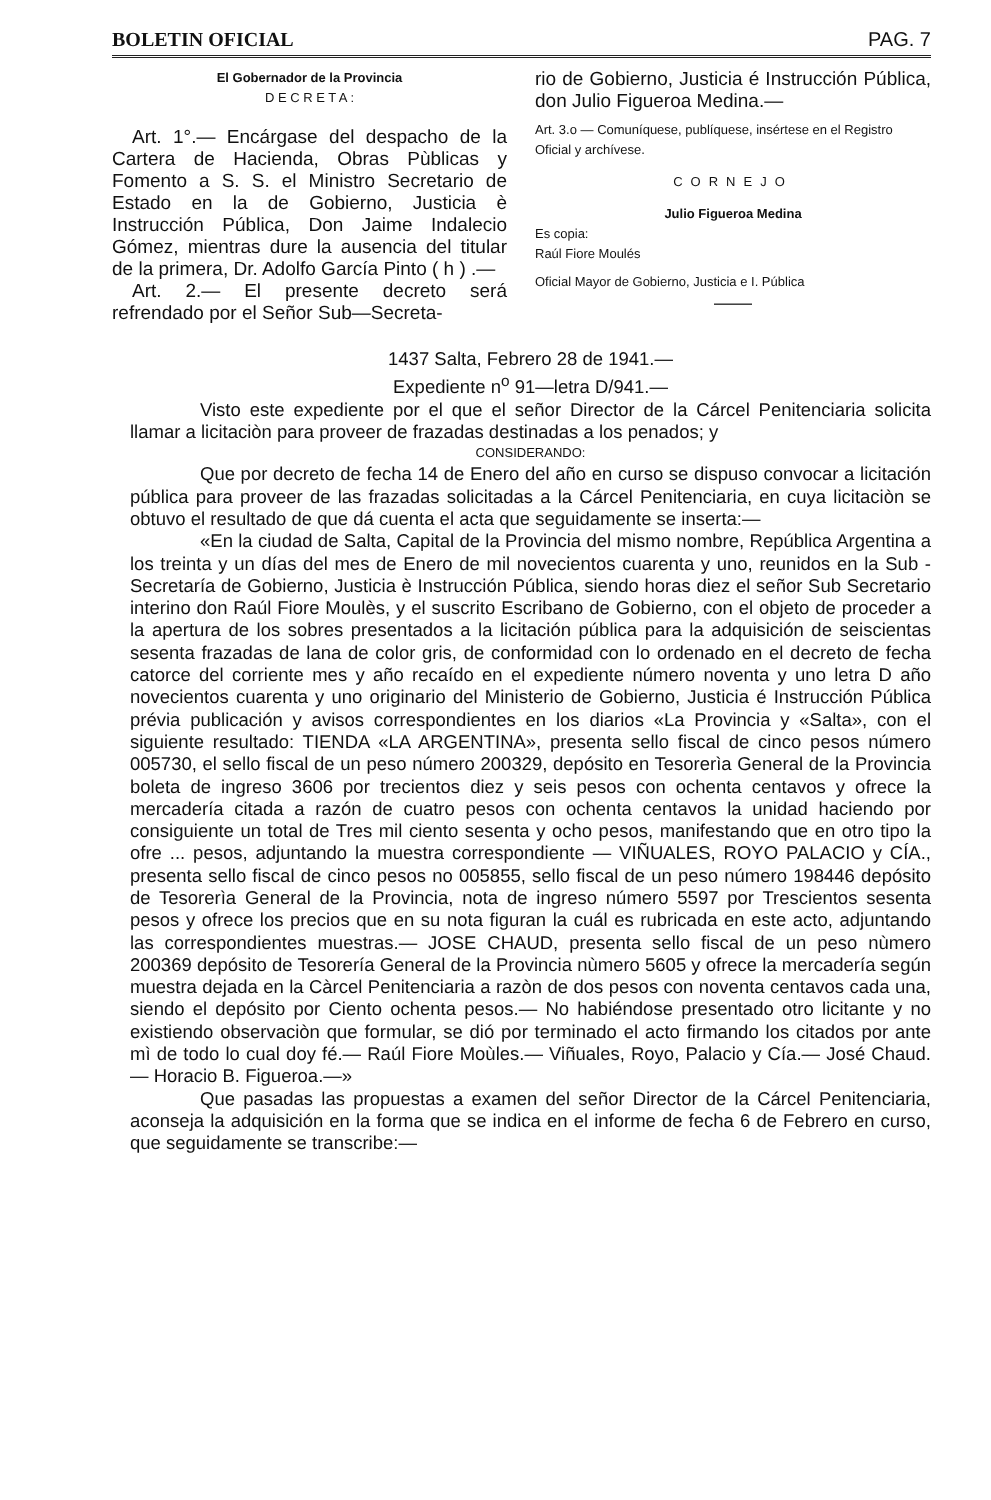BOLETIN OFICIAL PAG. 7
El Gobernador de la Provincia
D E C R E T A :
Art. 1°.— Encárgase del despacho de la Cartera de Hacienda, Obras Pùblicas y Fomento a S. S. el Ministro Secretario de Estado en la de Gobierno, Justicia è Instrucción Pública, Don Jaime Indalecio Gómez, mientras dure la ausencia del titular de la primera, Dr. Adolfo García Pinto ( h ) .—
Art. 2.— El presente decreto será refrendado por el Señor Sub—Secreta-
rio de Gobierno, Justicia é Instrucción Pública, don Julio Figueroa Medina.—
Art. 3.o — Comuníquese, publíquese, insértese en el Registro Oficial y archívese.
CORNEJO
Julio Figueroa Medina
Es copia:
Raúl Fiore Moulés
Oficial Mayor de Gobierno, Justicia e I. Pública
——
1437 Salta, Febrero 28 de 1941.—
Expediente n<sup>o</sup> 91—letra D/941.—
Visto este expediente por el que el señor Director de la Cárcel Penitenciaria solicita llamar a licitaciòn para proveer de frazadas destinadas a los penados; y
CONSIDERANDO:
Que por decreto de fecha 14 de Enero del año en curso se dispuso convocar a licitación pública para proveer de las frazadas solicitadas a la Cárcel Penitenciaria, en cuya licitaciòn se obtuvo el resultado de que dá cuenta el acta que seguidamente se inserta:—
«En la ciudad de Salta, Capital de la Provincia del mismo nombre, República Argentina a los treinta y un días del mes de Enero de mil novecientos cuarenta y uno, reunidos en la Sub - Secretaría de Gobierno, Justicia è Instrucción Pública, siendo horas diez el señor Sub Secretario interino don Raúl Fiore Moulès, y el suscrito Escribano de Gobierno, con el objeto de proceder a la apertura de los sobres presentados a la licitación pública para la adquisición de seiscientas sesenta frazadas de lana de color gris, de conformidad con lo ordenado en el decreto de fecha catorce del corriente mes y año recaído en el expediente número noventa y uno letra D año novecientos cuarenta y uno originario del Ministerio de Gobierno, Justicia é Instrucción Pública prévia publicación y avisos correspondientes en los diarios «La Provincia y «Salta», con el siguiente resultado: TIENDA «LA ARGENTINA», presenta sello fiscal de cinco pesos número 005730, el sello fiscal de un peso número 200329, depósito en Tesorerìa General de la Provincia boleta de ingreso 3606 por trecientos diez y seis pesos con ochenta centavos y ofrece la mercadería citada a razón de cuatro pesos con ochenta centavos la unidad haciendo por consiguiente un total de Tres mil ciento sesenta y ocho pesos, manifestando que en otro tipo la ofre ... pesos, adjuntando la muestra correspondiente — VIÑUALES, ROYO PALACIO y CÍA., presenta sello fiscal de cinco pesos no 005855, sello fiscal de un peso número 198446 depósito de Tesorerìa General de la Provincia, nota de ingreso número 5597 por Trescientos sesenta pesos y ofrece los precios que en su nota figuran la cuál es rubricada en este acto, adjuntando las correspondientes muestras.— JOSE CHAUD, presenta sello fiscal de un peso nùmero 200369 depósito de Tesorería General de la Provincia nùmero 5605 y ofrece la mercadería según muestra dejada en la Càrcel Penitenciaria a razòn de dos pesos con noventa centavos cada una, siendo el depósito por Ciento ochenta pesos.— No habiéndose presentado otro licitante y no existiendo observaciòn que formular, se dió por terminado el acto firmando los citados por ante mì de todo lo cual doy fé.— Raúl Fiore Moùles.— Viñuales, Royo, Palacio y Cía.— José Chaud.— Horacio B. Figueroa.—»
Que pasadas las propuestas a examen del señor Director de la Cárcel Penitenciaria, aconseja la adquisición en la forma que se indica en el informe de fecha 6 de Febrero en curso, que seguidamente se transcribe:—